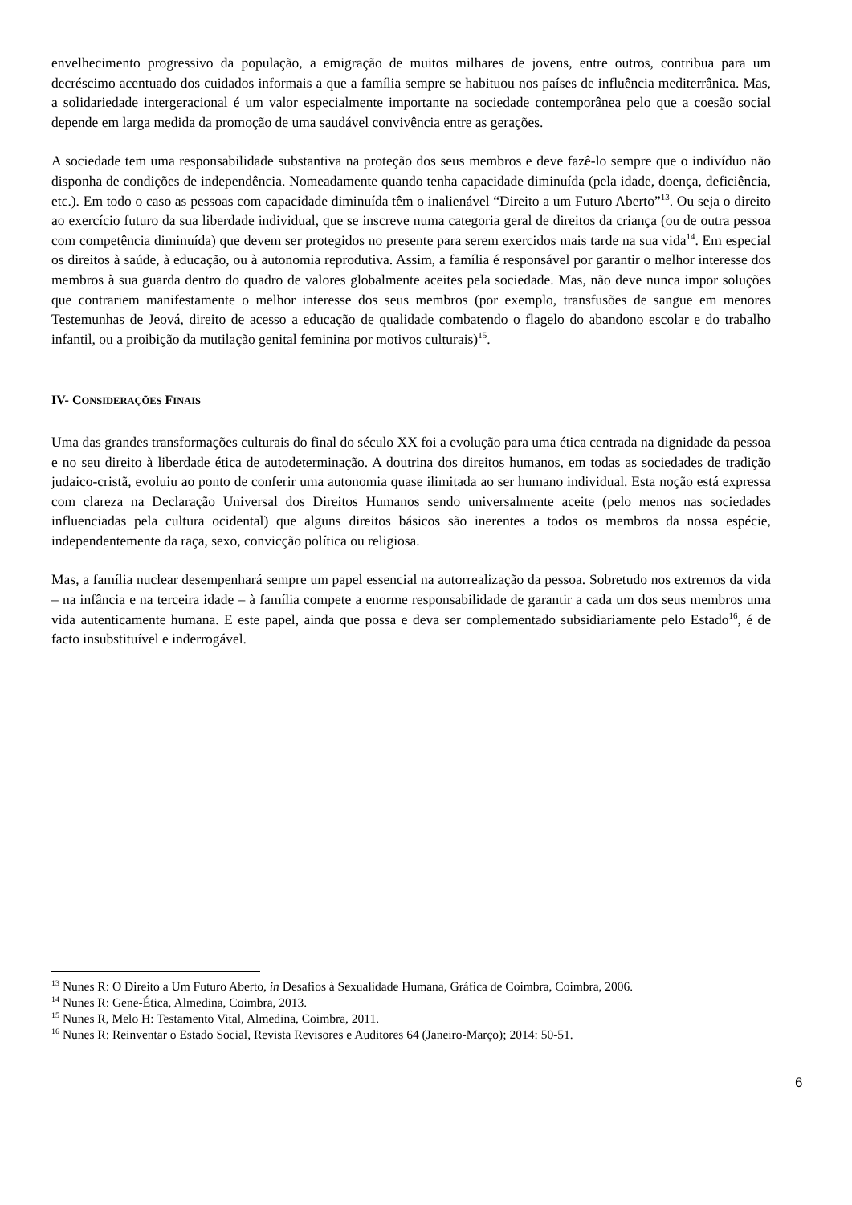envelhecimento progressivo da população, a emigração de muitos milhares de jovens, entre outros, contribua para um decréscimo acentuado dos cuidados informais a que a família sempre se habituou nos países de influência mediterrânica. Mas, a solidariedade intergeracional é um valor especialmente importante na sociedade contemporânea pelo que a coesão social depende em larga medida da promoção de uma saudável convivência entre as gerações.
A sociedade tem uma responsabilidade substantiva na proteção dos seus membros e deve fazê-lo sempre que o indivíduo não disponha de condições de independência. Nomeadamente quando tenha capacidade diminuída (pela idade, doença, deficiência, etc.). Em todo o caso as pessoas com capacidade diminuída têm o inalienável “Direito a um Futuro Aberto”<sup>13</sup>. Ou seja o direito ao exercício futuro da sua liberdade individual, que se inscreve numa categoria geral de direitos da criança (ou de outra pessoa com competência diminuída) que devem ser protegidos no presente para serem exercidos mais tarde na sua vida<sup>14</sup>. Em especial os direitos à saúde, à educação, ou à autonomia reprodutiva. Assim, a família é responsável por garantir o melhor interesse dos membros à sua guarda dentro do quadro de valores globalmente aceites pela sociedade. Mas, não deve nunca impor soluções que contrariem manifestamente o melhor interesse dos seus membros (por exemplo, transfusões de sangue em menores Testemunhas de Jeová, direito de acesso a educação de qualidade combatendo o flagelo do abandono escolar e do trabalho infantil, ou a proibição da mutilação genital feminina por motivos culturais)<sup>15</sup>.
IV- CONSIDERAÇÕES FINAIS
Uma das grandes transformações culturais do final do século XX foi a evolução para uma ética centrada na dignidade da pessoa e no seu direito à liberdade ética de autodeterminação. A doutrina dos direitos humanos, em todas as sociedades de tradição judaico-cristã, evoluiu ao ponto de conferir uma autonomia quase ilimitada ao ser humano individual. Esta noção está expressa com clareza na Declaração Universal dos Direitos Humanos sendo universalmente aceite (pelo menos nas sociedades influenciadas pela cultura ocidental) que alguns direitos básicos são inerentes a todos os membros da nossa espécie, independentemente da raça, sexo, convicção política ou religiosa.
Mas, a família nuclear desempenhará sempre um papel essencial na autorrealização da pessoa. Sobretudo nos extremos da vida – na infância e na terceira idade – à família compete a enorme responsabilidade de garantir a cada um dos seus membros uma vida autenticamente humana. E este papel, ainda que possa e deva ser complementado subsidiariamente pelo Estado<sup>16</sup>, é de facto insubstituível e inderrogável.
<sup>13</sup> Nunes R: O Direito a Um Futuro Aberto, in Desafios à Sexualidade Humana, Gráfica de Coimbra, Coimbra, 2006.
<sup>14</sup> Nunes R: Gene-Ética, Almedina, Coimbra, 2013.
<sup>15</sup> Nunes R, Melo H: Testamento Vital, Almedina, Coimbra, 2011.
<sup>16</sup> Nunes R: Reinventar o Estado Social, Revista Revisores e Auditores 64 (Janeiro-Março); 2014: 50-51.
6